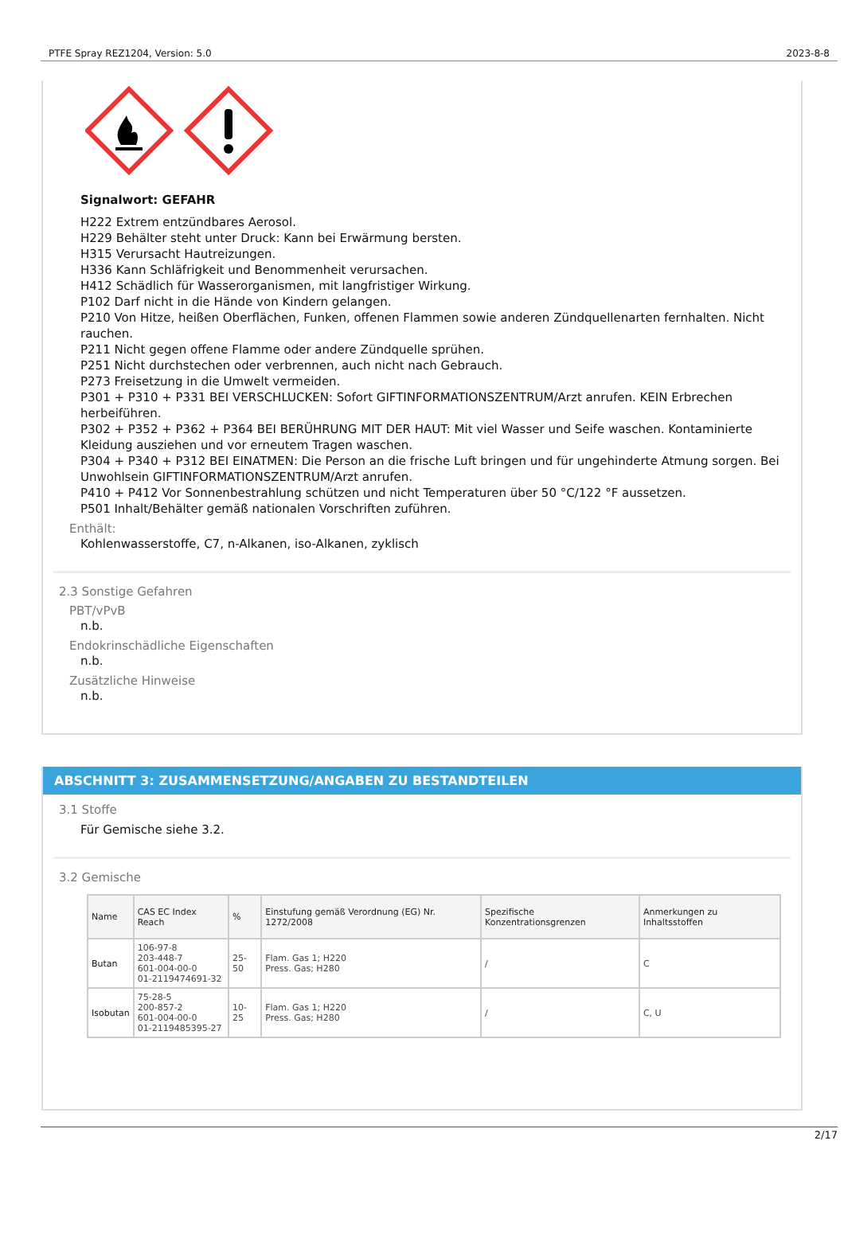PTFE Spray REZ1204, Version: 5.0 2023-8-8
Signalwort: GEFAHR
H222 Extrem entzündbares Aerosol.
H229 Behälter steht unter Druck: Kann bei Erwärmung bersten.
H315 Verursacht Hautreizungen.
H336 Kann Schläfrigkeit und Benommenheit verursachen.
H412 Schädlich für Wasserorganismen, mit langfristiger Wirkung.
P102 Darf nicht in die Hände von Kindern gelangen.
P210 Von Hitze, heißen Oberflächen, Funken, offenen Flammen sowie anderen Zündquellenarten fernhalten. Nicht rauchen.
P211 Nicht gegen offene Flamme oder andere Zündquelle sprühen.
P251 Nicht durchstechen oder verbrennen, auch nicht nach Gebrauch.
P273 Freisetzung in die Umwelt vermeiden.
P301 + P310 + P331 BEI VERSCHLUCKEN: Sofort GIFTINFORMATIONSZENTRUM/Arzt anrufen. KEIN Erbrechen herbeiführen.
P302 + P352 + P362 + P364 BEI BERÜHRUNG MIT DER HAUT: Mit viel Wasser und Seife waschen. Kontaminierte Kleidung ausziehen und vor erneutem Tragen waschen.
P304 + P340 + P312 BEI EINATMEN: Die Person an die frische Luft bringen und für ungehinderte Atmung sorgen. Bei Unwohlsein GIFTINFORMATIONSZENTRUM/Arzt anrufen.
P410 + P412 Vor Sonnenbestrahlung schützen und nicht Temperaturen über 50 °C/122 °F aussetzen.
P501 Inhalt/Behälter gemäß nationalen Vorschriften zuführen.
Enthält:
Kohlenwasserstoffe, C7, n-Alkanen, iso-Alkanen, zyklisch
2.3 Sonstige Gefahren
PBT/vPvB
n.b.
Endokrinschädliche Eigenschaften
n.b.
Zusätzliche Hinweise
n.b.
ABSCHNITT 3: ZUSAMMENSETZUNG/ANGABEN ZU BESTANDTEILEN
3.1 Stoffe
Für Gemische siehe 3.2.
3.2 Gemische
| Name | CAS EC Index Reach | % | Einstufung gemäß Verordnung (EG) Nr. 1272/2008 | Spezifische Konzentrationsgrenzen | Anmerkungen zu Inhaltsstoffen |
| --- | --- | --- | --- | --- | --- |
| Butan | 106-97-8 203-448-7 601-004-00-0 01-2119474691-32 | 25-50 | Flam. Gas 1; H220 Press. Gas; H280 | / | C |
| Isobutan | 75-28-5 200-857-2 601-004-00-0 01-2119485395-27 | 10-25 | Flam. Gas 1; H220 Press. Gas; H280 | / | C, U |
2/17